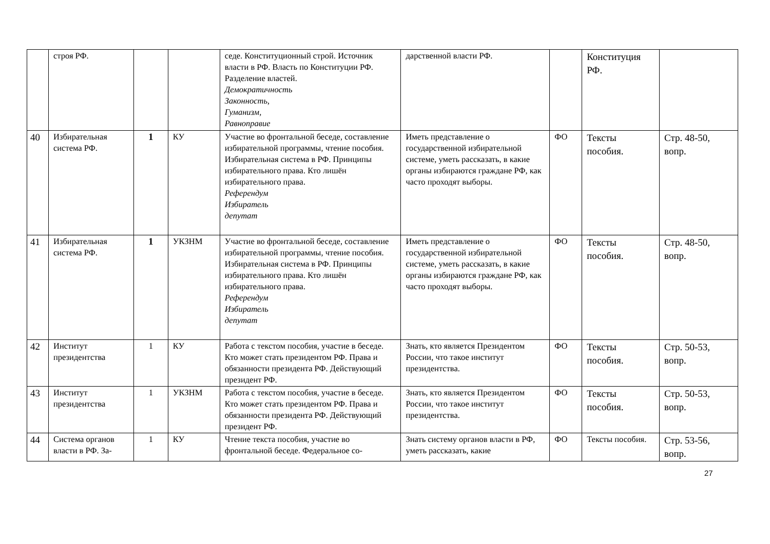| | строя РФ. | | | седе. Конституционный строй. Источник власти в РФ. Власть по Конституции РФ. Разделение властей. Демократичность Законность, Гуманизм, Равноправие | дарственной власти РФ. | | Конституция РФ. | |
| 40 | Избирательная система РФ. | 1 | КУ | Участие во фронтальной беседе, составление избирательной программы, чтение пособия. Избирательная система в РФ. Принципы избирательного права. Кто лишён избирательного права. Референдум Избиратель депутат | Иметь представление о государственной избирательной системе, уметь рассказать, в какие органы избираются граждане РФ, как часто проходят выборы. | ФО | Тексты пособия. | Стр. 48-50, вопр. |
| 41 | Избирательная система РФ. | 1 | УКЗНМ | Участие во фронтальной беседе, составление избирательной программы, чтение пособия. Избирательная система в РФ. Принципы избирательного права. Кто лишён избирательного права. Референдум Избиратель депутат | Иметь представление о государственной избирательной системе, уметь рассказать, в какие органы избираются граждане РФ, как часто проходят выборы. | ФО | Тексты пособия. | Стр. 48-50, вопр. |
| 42 | Институт президентства | 1 | КУ | Работа с текстом пособия, участие в беседе. Кто может стать президентом РФ. Права и обязанности президента РФ. Действующий президент РФ. | Знать, кто является Президентом России, что такое институт президентства. | ФО | Тексты пособия. | Стр. 50-53, вопр. |
| 43 | Институт президентства | 1 | УКЗНМ | Работа с текстом пособия, участие в беседе. Кто может стать президентом РФ. Права и обязанности президента РФ. Действующий президент РФ. | Знать, кто является Президентом России, что такое институт президентства. | ФО | Тексты пособия. | Стр. 50-53, вопр. |
| 44 | Система органов власти в РФ. За- | 1 | КУ | Чтение текста пособия, участие во фронтальной беседе. Федеральное со- | Знать систему органов власти в РФ, уметь рассказать, какие | ФО | Тексты пособия. | Стр. 53-56, вопр. |
27